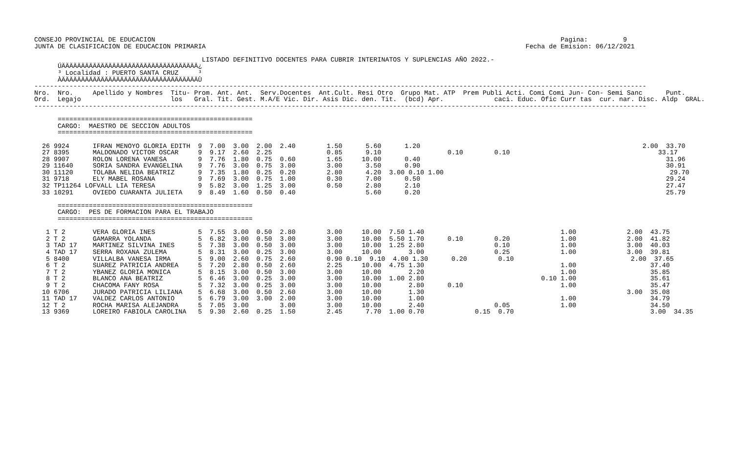CONSEJO PROVINCIAL DE EDUCACION                                                                                                        Pagina:         9
JUNTA DE CLASIFICACION DE EDUCACION PRIMARIA                                                                                  Fecha de Emision: 06/12/2021

                                           LISTADO DEFINITIVO DOCENTES PARA CUBRIR INTERINATOS Y SUPLENCIAS AÑO 2022.-
      ÚÄÄÄÄÄÄÄÄÄÄÄÄÄÄÄÄÄÄÄÄÄÄÄÄÄÄÄÄÄÄÄÄÄÄÄ¿
      ³ Localidad : PUERTO SANTA CRUZ     ³
      ÀÄÄÄÄÄÄÄÄÄÄÄÄÄÄÄÄÄÄÄÄÄÄÄÄÄÄÄÄÄÄÄÄÄÄÄÙ
-------------------------------------------------------------------------------------------------------------------------------------------------------------
Nro.  Nro.     Apellido y Nombres  Titu- Prom. Ant. Ant.  Serv.Docentes  Ant.Cult. Resi Otro  Grupo Mat. ATP  Prem Publi Acti. Comi Comi Jun- Con- Semi Sanc      Punt.
Ord.  Legajo                       los   Gral. Tit. Gest. M.A/E Vic. Dir. Asis Dic. den. Tit.  (bcd) Apr.             caci. Educ. Ofic Curr tas  cur. nar. Disc. Aldp  GRAL.
-------------------------------------------------------------------------------------------------------------------------------------------------------------

      ==================================================
      CARGO:  MAESTRO DE SECCION ADULTOS
      ==================================================

  26 9924      IFRAN MENOYO GLORIA EDITH  9  7.00  3.00  2.00  2.40        1.50      5.60      1.20                                                         2.00  33.70
  27 8395      MALDONADO VICTOR OSCAR     9  9.17  2.60  2.25              0.85      9.10                 0.10        0.10                                      33.17
  28 9907      ROLON LORENA VANESA        9  7.76  1.80  0.75  0.60        1.65     10.00      0.40                                                               31.96
  29 11640     SORIA SANDRA EVANGELINA    9  7.76  3.00  0.75  3.00        3.00      3.50      0.90                                                               30.91
  30 11120     TOLABA NELIDA BEATRIZ      9  7.35  1.80  0.25  0.20        2.80      4.20  3.00 0.10 1.00                                                          29.70
  31 9718      ELY MABEL ROSANA           9  7.69  3.00  0.75  1.00        0.30      7.00      0.50                                                               29.24
  32 TP11264 LOFVALL LIA TERESA           9  5.82  3.00  1.25  3.00        0.50      2.80      2.10                                                               27.47
  33 10291     OVIEDO CUARANTA JULIETA    9  8.49  1.60  0.50  0.40                  5.60      0.20                                                               25.79

      ==================================================
      CARGO:  PES DE FORMACION PARA EL TRABAJO
      ==================================================

   1 T 2       VERA GLORIA INES           5  7.55  3.00  0.50  2.80        3.00     10.00  7.50 1.40                                   1.00             2.00  43.75
   2 T 2       GAMARRA YOLANDA            5  6.82  3.00  0.50  3.00        3.00     10.00  5.50 1.70      0.10        0.20             1.00             2.00  41.82
   3 TAD 17    MARTINEZ SILVINA INES      5  7.38  3.00  0.50  3.00        3.00     10.00  1.25 2.80                  0.10             1.00             3.00  40.03
   4 TAD 17    SERRA ROXANA ZULEMA        5  8.31  3.00  0.25  3.00        3.00     10.00       3.00                  0.25             1.00             3.00  39.81
   5 8400      VILLALBA VANESA IRMA       5  9.00  2.60  0.75  2.60        0.90 0.10  9.10  4.00 1.30      0.20        0.10                              2.00  37.65
   6 T 2       SUAREZ PATRICIA ANDREA     5  7.20  2.80  0.50  2.60        2.25     10.00  4.75 1.30                                   1.00                   37.40
   7 T 2       YBANEZ GLORIA MONICA       5  8.15  3.00  0.50  3.00        3.00     10.00       2.20                                   1.00                   35.85
   8 T 2       BLANCO ANA BEATRIZ         5  6.46  3.00  0.25  3.00        3.00     10.00  1.00 2.80                              0.10 1.00                   35.61
   9 T 2       CHACOMA FANY ROSA          5  7.32  3.00  0.25  3.00        3.00     10.00       2.80      0.10                         1.00                   35.47
  10 6706      JURADO PATRICIA LILIANA    5  6.68  3.00  0.50  2.60        3.00     10.00       1.30                                                    3.00  35.08
  11 TAD 17    VALDEZ CARLOS ANTONIO      5  6.79  3.00  3.00  2.00        3.00     10.00       1.00                                   1.00                   34.79
  12 T 2       ROCHA MARISA ALEJANDRA     5  7.05  3.00        3.00        3.00     10.00       2.40                  0.05             1.00                   34.50
  13 9369      LOREIRO FABIOLA CAROLINA   5  9.30  2.60  0.25  1.50        2.45      7.70  1.00 0.70             0.15  0.70                                   3.00  34.35